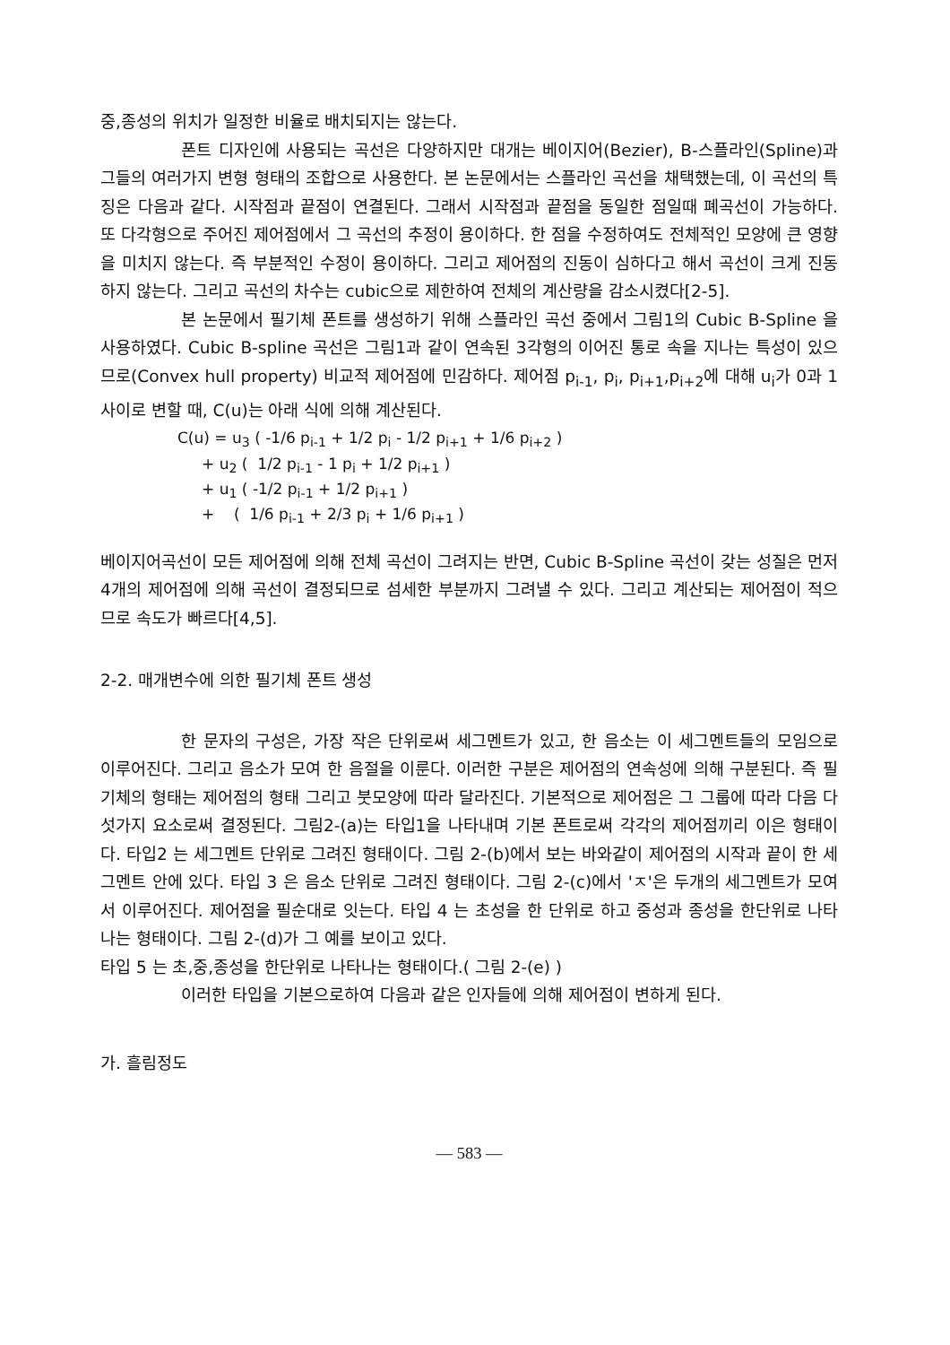중,종성의 위치가 일정한 비율로 배치되지는 않는다.
폰트 디자인에 사용되는 곡선은 다양하지만 대개는 베이지어(Bezier), B-스플라인(Spline)과 그들의 여러가지 변형 형태의 조합으로 사용한다. 본 논문에서는 스플라인 곡선을 채택했는데, 이 곡선의 특징은 다음과 같다. 시작점과 끝점이 연결된다. 그래서 시작점과 끝점을 동일한 점일때 폐곡선이 가능하다. 또 다각형으로 주어진 제어점에서 그 곡선의 추정이 용이하다. 한 점을 수정하여도 전체적인 모양에 큰 영향을 미치지 않는다. 즉 부분적인 수정이 용이하다. 그리고 제어점의 진동이 심하다고 해서 곡선이 크게 진동하지 않는다. 그리고 곡선의 차수는 cubic으로 제한하여 전체의 계산량을 감소시켰다[2-5].
본 논문에서 필기체 폰트를 생성하기 위해 스플라인 곡선 중에서 그림1의 Cubic B-Spline 을 사용하였다. Cubic B-spline 곡선은 그림1과 같이 연속된 3각형의 이어진 통로 속을 지나는 특성이 있으므로(Convex hull property) 비교적 제어점에 민감하다. 제어점 p<sub>i-1</sub>, p<sub>i</sub>, p<sub>i+1</sub>,p<sub>i+2</sub>에 대해 u<sub>i</sub>가 0과 1사이로 변할 때, C(u)는 아래 식에 의해 계산된다.
C(u) = u<sub>3</sub> ( -1/6 p<sub>i-1</sub> + 1/2 p<sub>i</sub> - 1/2 p<sub>i+1</sub> + 1/6 p<sub>i+2</sub> ) + u<sub>2</sub> ( 1/2 p<sub>i-1</sub> - 1 p<sub>i</sub> + 1/2 p<sub>i+1</sub> ) + u<sub>1</sub> ( -1/2 p<sub>i-1</sub> + 1/2 p<sub>i+1</sub> ) + ( 1/6 p<sub>i-1</sub> + 2/3 p<sub>i</sub> + 1/6 p<sub>i+1</sub> )
베이지어곡선이 모든 제어점에 의해 전체 곡선이 그려지는 반면, Cubic B-Spline 곡선이 갖는 성질은 먼저 4개의 제어점에 의해 곡선이 결정되므로 섬세한 부분까지 그려낼 수 있다. 그리고 계산되는 제어점이 적으므로 속도가 빠르다[4,5].
2-2. 매개변수에 의한 필기체 폰트 생성
한 문자의 구성은, 가장 작은 단위로써 세그멘트가 있고, 한 음소는 이 세그멘트들의 모임으로 이루어진다. 그리고 음소가 모여 한 음절을 이룬다. 이러한 구분은 제어점의 연속성에 의해 구분된다. 즉 필기체의 형태는 제어점의 형태 그리고 붓모양에 따라 달라진다. 기본적으로 제어점은 그 그룹에 따라 다음 다섯가지 요소로써 결정된다. 그림2-(a)는 타입1을 나타내며 기본 폰트로써 각각의 제어점끼리 이은 형태이다. 타입2 는 세그멘트 단위로 그려진 형태이다. 그림 2-(b)에서 보는 바와같이 제어점의 시작과 끝이 한 세그멘트 안에 있다. 타입 3 은 음소 단위로 그려진 형태이다. 그림 2-(c)에서 'ㅈ'은 두개의 세그멘트가 모여서 이루어진다. 제어점을 필순대로 잇는다. 타입 4 는 초성을 한 단위로 하고 중성과 종성을 한단위로 나타나는 형태이다. 그림 2-(d)가 그 예를 보이고 있다.
타입 5 는 초,중,종성을 한단위로 나타나는 형태이다.( 그림 2-(e) )
이러한 타입을 기본으로하여 다음과 같은 인자들에 의해 제어점이 변하게 된다.
가. 흘림정도
— 583 —